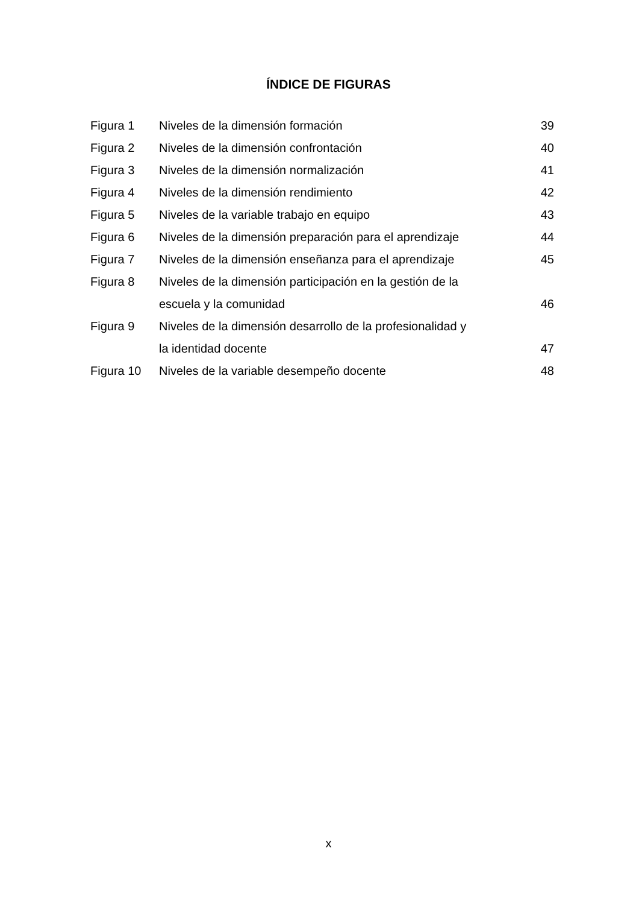ÍNDICE DE FIGURAS
| Figura 1 | Niveles de la dimensión formación | 39 |
| Figura 2 | Niveles de la dimensión confrontación | 40 |
| Figura 3 | Niveles de la dimensión normalización | 41 |
| Figura 4 | Niveles de la dimensión rendimiento | 42 |
| Figura 5 | Niveles de la variable trabajo en equipo | 43 |
| Figura 6 | Niveles de la dimensión preparación para el aprendizaje | 44 |
| Figura 7 | Niveles de la dimensión enseñanza para el aprendizaje | 45 |
| Figura 8 | Niveles de la dimensión participación en la gestión de la escuela y la comunidad | 46 |
| Figura 9 | Niveles de la dimensión desarrollo de la profesionalidad y la identidad docente | 47 |
| Figura 10 | Niveles de la variable desempeño docente | 48 |
x